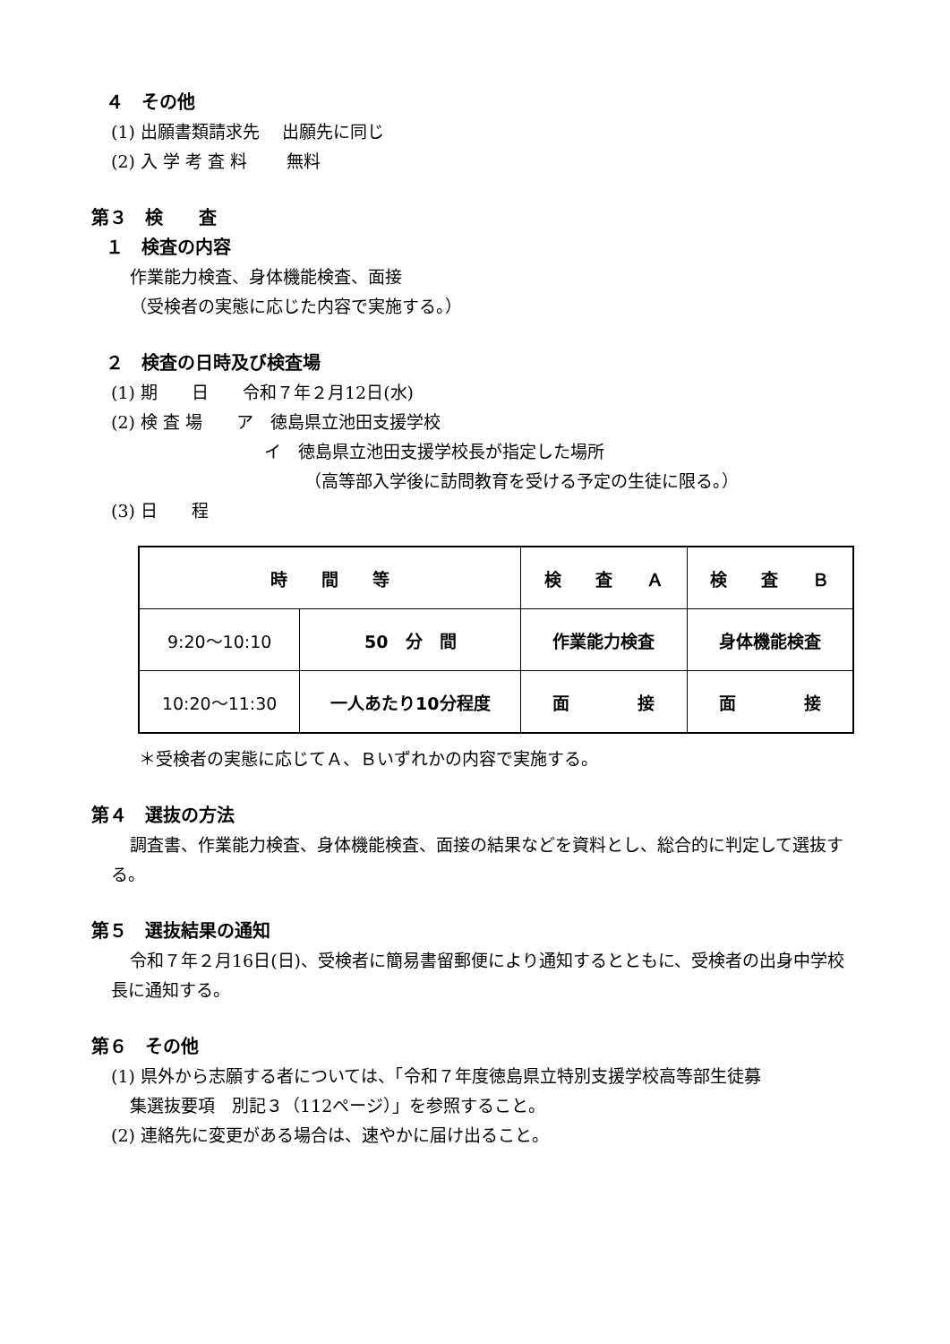４　その他
(1) 出願書類請求先　 出願先に同じ
(2) 入 学 考 査 料　　 無料
第３　検　　査
１　検査の内容
作業能力検査、身体機能検査、面接
（受検者の実態に応じた内容で実施する。）
２　検査の日時及び検査場
(1) 期　　日　　令和７年２月12日(水)
(2) 検 査 場　　ア　徳島県立池田支援学校
イ　徳島県立池田支援学校長が指定した場所
（高等部入学後に訪問教育を受ける予定の生徒に限る。）
(3) 日　　程
| 時 間 等 | | 検 査 Ａ | 検 査 Ｂ |
| --- | --- | --- | --- |
| 9:20～10:10 | 50 分 間 | 作業能力検査 | 身体機能検査 |
| 10:20～11:30 | 一人あたり10分程度 | 面 接 | 面 接 |
＊受検者の実態に応じてＡ、Ｂいずれかの内容で実施する。
第４　選抜の方法
調査書、作業能力検査、身体機能検査、面接の結果などを資料とし、総合的に判定して選抜する。
第５　選抜結果の通知
令和７年２月16日(日)、受検者に簡易書留郵便により通知するとともに、受検者の出身中学校長に通知する。
第６　その他
(1) 県外から志願する者については、「令和７年度徳島県立特別支援学校高等部生徒募
集選抜要項　別記３（112ページ）」を参照すること。
(2) 連絡先に変更がある場合は、速やかに届け出ること。